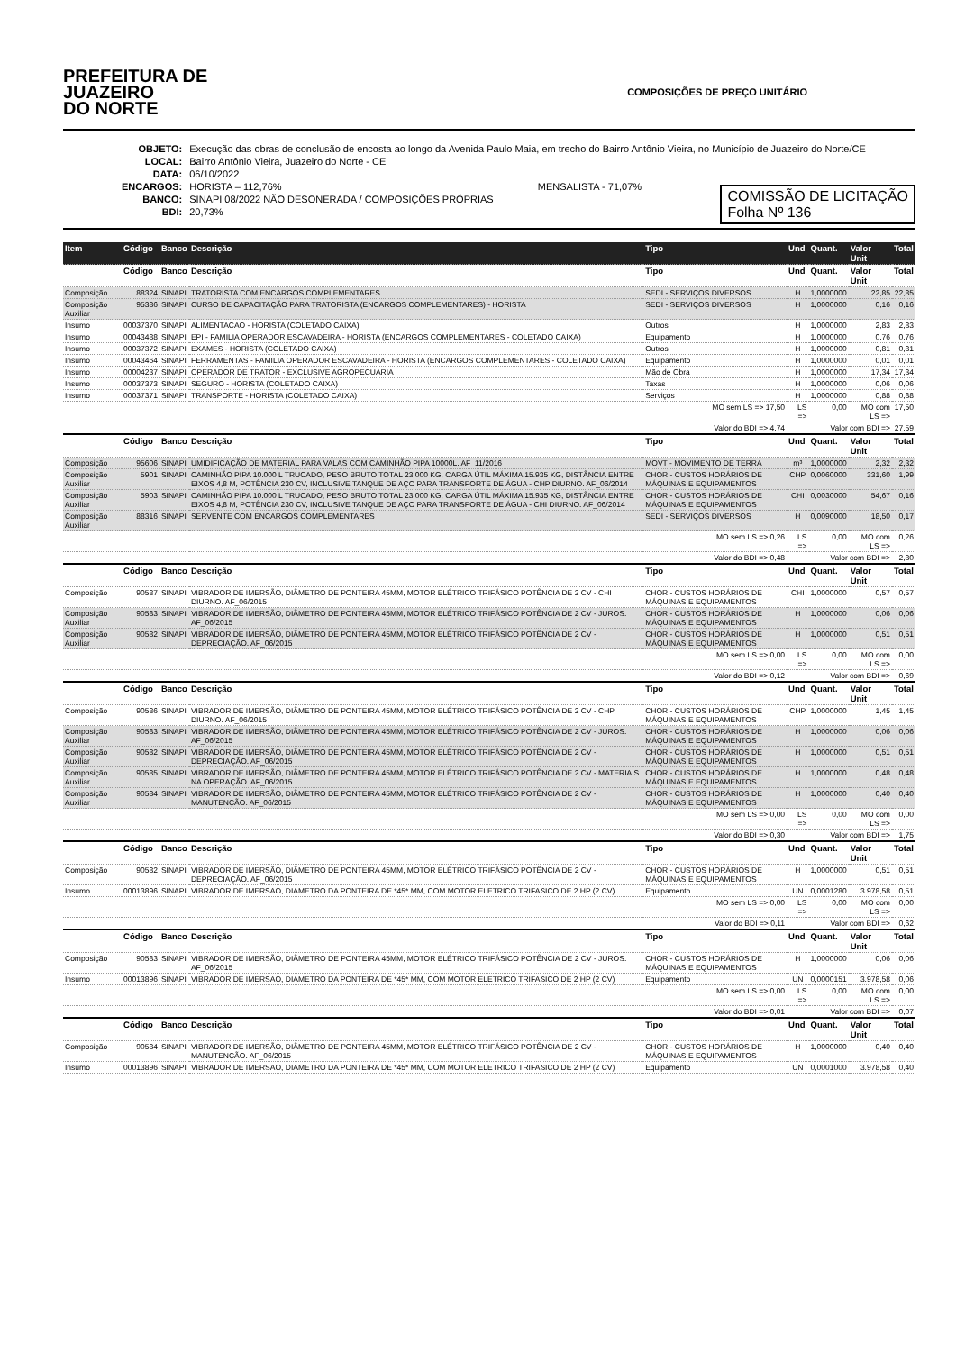PREFEITURA DE
JUAZEIRO
DO NORTE
COMPOSIÇÕES DE PREÇO UNITÁRIO
| OBJETO: | Execução das obras de conclusão de encosta ao longo da Avenida Paulo Maia, em trecho do Bairro Antônio Vieira, no Município de Juazeiro do Norte/CE |
| LOCAL: | Bairro Antônio Vieira, Juazeiro do Norte - CE |
| DATA: | 06/10/2022 |
| ENCARGOS: | HORISTA – 112,76% MENSALISTA - 71,07% |
| BANCO: | SINAPI 08/2022 NÃO DESONERADA / COMPOSIÇÕES PRÓPRIAS |
| BDI: | 20,73% |
COMISSÃO DE LICITAÇÃO
Folha Nº 136
| Item | Código | Banco | Descrição | Tipo | Und | Quant. | Valor Unit | Total |
| --- | --- | --- | --- | --- | --- | --- | --- | --- |
| | Código | Banco | Descrição | Tipo | Und | Quant. | Valor Unit | Total |
| Composição | 88324 | SINAPI | TRATORISTA COM ENCARGOS COMPLEMENTARES | SEDI - SERVIÇOS DIVERSOS | H | 1,0000000 | 22,85 | 22,85 |
| Composição Auxiliar | 95386 | SINAPI | CURSO DE CAPACITAÇÃO PARA TRATORISTA (ENCARGOS COMPLEMENTARES) - HORISTA | SEDI - SERVIÇOS DIVERSOS | H | 1,0000000 | 0,16 | 0,16 |
| Insumo | 00037370 | SINAPI | ALIMENTACAO - HORISTA (COLETADO CAIXA) | Outros | H | 1,0000000 | 2,83 | 2,83 |
| Insumo | 00043488 | SINAPI | EPI - FAMILIA OPERADOR ESCAVADEIRA - HORISTA (ENCARGOS COMPLEMENTARES - COLETADO CAIXA) | Equipamento | H | 1,0000000 | 0,76 | 0,76 |
| Insumo | 00037372 | SINAPI | EXAMES - HORISTA (COLETADO CAIXA) | Outros | H | 1,0000000 | 0,81 | 0,81 |
| Insumo | 00043464 | SINAPI | FERRAMENTAS - FAMILIA OPERADOR ESCAVADEIRA - HORISTA (ENCARGOS COMPLEMENTARES - COLETADO CAIXA) | Equipamento | H | 1,0000000 | 0,01 | 0,01 |
| Insumo | 00004237 | SINAPI | OPERADOR DE TRATOR - EXCLUSIVE AGROPECUARIA | Mão de Obra | H | 1,0000000 | 17,34 | 17,34 |
| Insumo | 00037373 | SINAPI | SEGURO - HORISTA (COLETADO CAIXA) | Taxas | H | 1,0000000 | 0,06 | 0,06 |
| Insumo | 00037371 | SINAPI | TRANSPORTE - HORISTA (COLETADO CAIXA) | Serviços | H | 1,0000000 | 0,88 | 0,88 |
| | | | | MO sem LS => 17,50 | LS => | 0,00 | MO com LS => | 17,50 |
| | | | | Valor do BDI => 4,74 | Valor com BDI => | | | 27,59 |
| | Código | Banco | Descrição | Tipo | Und | Quant. | Valor Unit | Total |
| Composição | 95606 | SINAPI | UMIDIFICAÇÃO DE MATERIAL PARA VALAS COM CAMINHÃO PIPA 10000L. AF_11/2016 | MOVT - MOVIMENTO DE TERRA | m³ | 1,0000000 | 2,32 | 2,32 |
| Composição Auxiliar | 5901 | SINAPI | CAMINHÃO PIPA 10.000 L TRUCADO, PESO BRUTO TOTAL 23.000 KG, CARGA ÚTIL MÁXIMA 15.935 KG, DISTÂNCIA ENTRE EIXOS 4,8 M, POTÊNCIA 230 CV, INCLUSIVE TANQUE DE AÇO PARA TRANSPORTE DE ÁGUA - CHP DIURNO. AF_06/2014 | CHOR - CUSTOS HORÁRIOS DE MÁQUINAS E EQUIPAMENTOS | CHP | 0,0060000 | 331,60 | 1,99 |
| Composição Auxiliar | 5903 | SINAPI | CAMINHÃO PIPA 10.000 L TRUCADO, PESO BRUTO TOTAL 23.000 KG, CARGA ÚTIL MÁXIMA 15.935 KG, DISTÂNCIA ENTRE EIXOS 4,8 M, POTÊNCIA 230 CV, INCLUSIVE TANQUE DE AÇO PARA TRANSPORTE DE ÁGUA - CHI DIURNO. AF_06/2014 | CHOR - CUSTOS HORÁRIOS DE MÁQUINAS E EQUIPAMENTOS | CHI | 0,0030000 | 54,67 | 0,16 |
| Composição Auxiliar | 88316 | SINAPI | SERVENTE COM ENCARGOS COMPLEMENTARES | SEDI - SERVIÇOS DIVERSOS | H | 0,0090000 | 18,50 | 0,17 |
| | | | | MO sem LS => 0,26 | LS => | 0,00 | MO com LS => | 0,26 |
| | | | | Valor do BDI => 0,48 | Valor com BDI => | | | 2,80 |
| | Código | Banco | Descrição | Tipo | Und | Quant. | Valor Unit | Total |
| Composição | 90587 | SINAPI | VIBRADOR DE IMERSÃO, DIÂMETRO DE PONTEIRA 45MM, MOTOR ELÉTRICO TRIFÁSICO POTÊNCIA DE 2 CV - CHI DIURNO. AF_06/2015 | CHOR - CUSTOS HORÁRIOS DE MÁQUINAS E EQUIPAMENTOS | CHI | 1,0000000 | 0,57 | 0,57 |
| Composição Auxiliar | 90583 | SINAPI | VIBRADOR DE IMERSÃO, DIÂMETRO DE PONTEIRA 45MM, MOTOR ELÉTRICO TRIFÁSICO POTÊNCIA DE 2 CV - JUROS. AF_06/2015 | CHOR - CUSTOS HORÁRIOS DE MÁQUINAS E EQUIPAMENTOS | H | 1,0000000 | 0,06 | 0,06 |
| Composição Auxiliar | 90582 | SINAPI | VIBRADOR DE IMERSÃO, DIÂMETRO DE PONTEIRA 45MM, MOTOR ELÉTRICO TRIFÁSICO POTÊNCIA DE 2 CV - DEPRECIAÇÃO. AF_06/2015 | CHOR - CUSTOS HORÁRIOS DE MÁQUINAS E EQUIPAMENTOS | H | 1,0000000 | 0,51 | 0,51 |
| | | | | MO sem LS => 0,00 | LS => | 0,00 | MO com LS => | 0,00 |
| | | | | Valor do BDI => 0,12 | Valor com BDI => | | | 0,69 |
| | Código | Banco | Descrição | Tipo | Und | Quant. | Valor Unit | Total |
| Composição | 90586 | SINAPI | VIBRADOR DE IMERSÃO, DIÂMETRO DE PONTEIRA 45MM, MOTOR ELÉTRICO TRIFÁSICO POTÊNCIA DE 2 CV - CHP DIURNO. AF_06/2015 | CHOR - CUSTOS HORÁRIOS DE MÁQUINAS E EQUIPAMENTOS | CHP | 1,0000000 | 1,45 | 1,45 |
| Composição Auxiliar | 90583 | SINAPI | VIBRADOR DE IMERSÃO, DIÂMETRO DE PONTEIRA 45MM, MOTOR ELÉTRICO TRIFÁSICO POTÊNCIA DE 2 CV - JUROS. AF_06/2015 | CHOR - CUSTOS HORÁRIOS DE MÁQUINAS E EQUIPAMENTOS | H | 1,0000000 | 0,06 | 0,06 |
| Composição Auxiliar | 90582 | SINAPI | VIBRADOR DE IMERSÃO, DIÂMETRO DE PONTEIRA 45MM, MOTOR ELÉTRICO TRIFÁSICO POTÊNCIA DE 2 CV - DEPRECIAÇÃO. AF_06/2015 | CHOR - CUSTOS HORÁRIOS DE MÁQUINAS E EQUIPAMENTOS | H | 1,0000000 | 0,51 | 0,51 |
| Composição Auxiliar | 90585 | SINAPI | VIBRADOR DE IMERSÃO, DIÂMETRO DE PONTEIRA 45MM, MOTOR ELÉTRICO TRIFÁSICO POTÊNCIA DE 2 CV - MATERIAIS NA OPERAÇÃO. AF_06/2015 | CHOR - CUSTOS HORÁRIOS DE MÁQUINAS E EQUIPAMENTOS | H | 1,0000000 | 0,48 | 0,48 |
| Composição Auxiliar | 90584 | SINAPI | VIBRADOR DE IMERSÃO, DIÂMETRO DE PONTEIRA 45MM, MOTOR ELÉTRICO TRIFÁSICO POTÊNCIA DE 2 CV - MANUTENÇÃO. AF_06/2015 | CHOR - CUSTOS HORÁRIOS DE MÁQUINAS E EQUIPAMENTOS | H | 1,0000000 | 0,40 | 0,40 |
| | | | | MO sem LS => 0,00 | LS => | 0,00 | MO com LS => | 0,00 |
| | | | | Valor do BDI => 0,30 | Valor com BDI => | | | 1,75 |
| | Código | Banco | Descrição | Tipo | Und | Quant. | Valor Unit | Total |
| Composição | 90582 | SINAPI | VIBRADOR DE IMERSÃO, DIÂMETRO DE PONTEIRA 45MM, MOTOR ELÉTRICO TRIFÁSICO POTÊNCIA DE 2 CV - DEPRECIAÇÃO. AF_06/2015 | CHOR - CUSTOS HORÁRIOS DE MÁQUINAS E EQUIPAMENTOS | H | 1,0000000 | 0,51 | 0,51 |
| Insumo | 00013896 | SINAPI | VIBRADOR DE IMERSAO, DIAMETRO DA PONTEIRA DE *45* MM, COM MOTOR ELETRICO TRIFASICO DE 2 HP (2 CV) | Equipamento | UN | 0,0001280 | 3.978,58 | 0,51 |
| | | | | MO sem LS => 0,00 | LS => | 0,00 | MO com LS => | 0,00 |
| | | | | Valor do BDI => 0,11 | Valor com BDI => | | | 0,62 |
| | Código | Banco | Descrição | Tipo | Und | Quant. | Valor Unit | Total |
| Composição | 90583 | SINAPI | VIBRADOR DE IMERSÃO, DIÂMETRO DE PONTEIRA 45MM, MOTOR ELÉTRICO TRIFÁSICO POTÊNCIA DE 2 CV - JUROS. AF_06/2015 | CHOR - CUSTOS HORÁRIOS DE MÁQUINAS E EQUIPAMENTOS | H | 1,0000000 | 0,06 | 0,06 |
| Insumo | 00013896 | SINAPI | VIBRADOR DE IMERSAO, DIAMETRO DA PONTEIRA DE *45* MM, COM MOTOR ELETRICO TRIFASICO DE 2 HP (2 CV) | Equipamento | UN | 0,0000151 | 3.978,58 | 0,06 |
| | | | | MO sem LS => 0,00 | LS => | 0,00 | MO com LS => | 0,00 |
| | | | | Valor do BDI => 0,01 | Valor com BDI => | | | 0,07 |
| | Código | Banco | Descrição | Tipo | Und | Quant. | Valor Unit | Total |
| Composição | 90584 | SINAPI | VIBRADOR DE IMERSÃO, DIÂMETRO DE PONTEIRA 45MM, MOTOR ELÉTRICO TRIFÁSICO POTÊNCIA DE 2 CV - MANUTENÇÃO. AF_06/2015 | CHOR - CUSTOS HORÁRIOS DE MÁQUINAS E EQUIPAMENTOS | H | 1,0000000 | 0,40 | 0,40 |
| Insumo | 00013896 | SINAPI | VIBRADOR DE IMERSAO, DIAMETRO DA PONTEIRA DE *45* MM, COM MOTOR ELETRICO TRIFASICO DE 2 HP (2 CV) | Equipamento | UN | 0,0001000 | 3.978,58 | 0,40 |